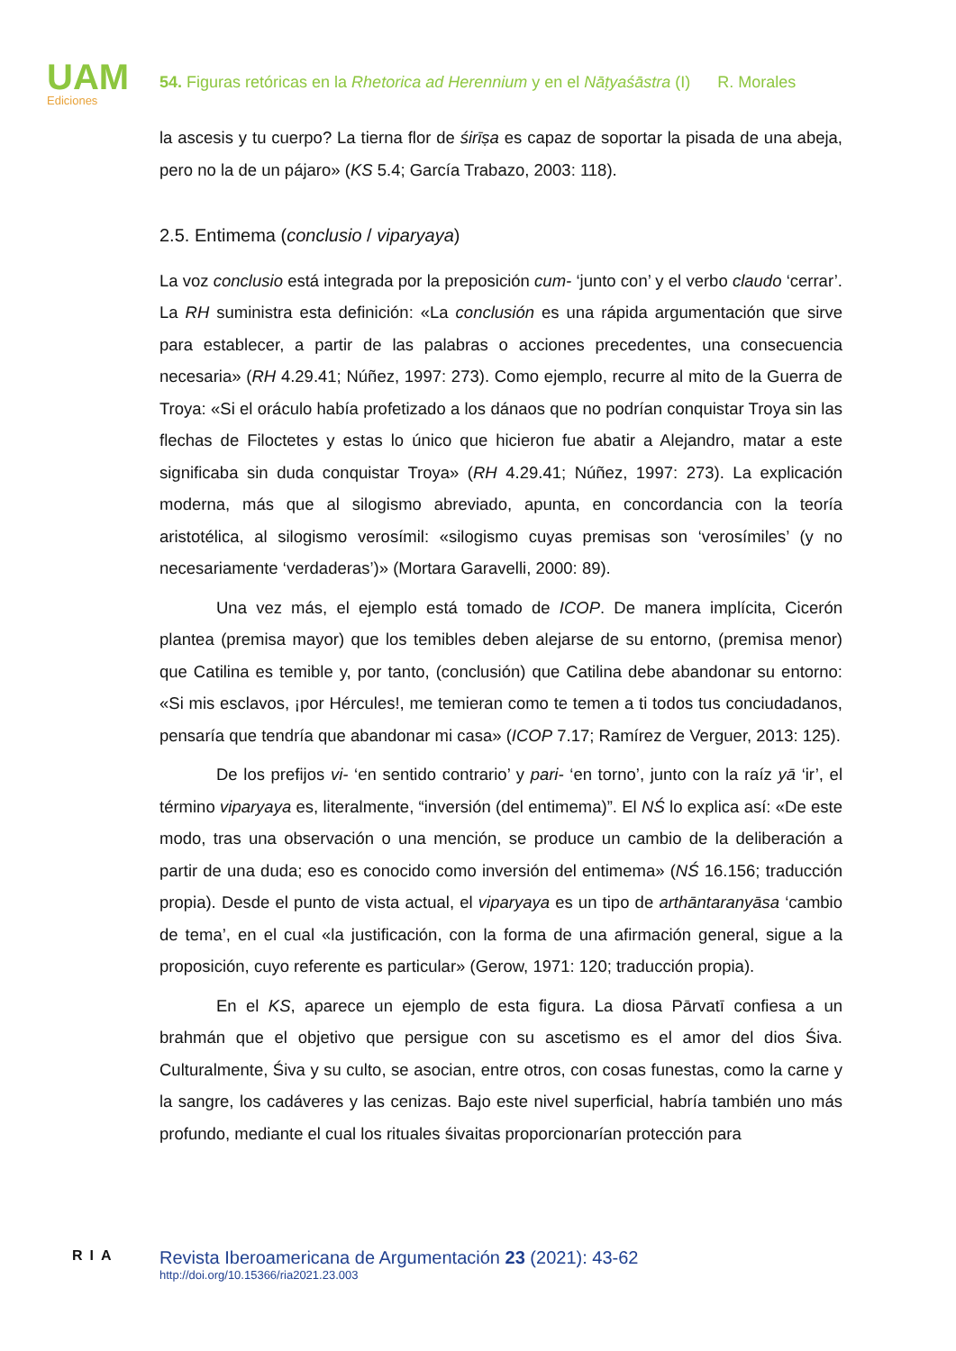UAM
Ediciones
54. Figuras retóricas en la Rhetorica ad Herennium y en el Nāṭyaśāstra (I) R. Morales
la ascesis y tu cuerpo? La tierna flor de śirīṣa es capaz de soportar la pisada de una abeja, pero no la de un pájaro» (KS 5.4; García Trabazo, 2003: 118).
2.5. Entimema (conclusio / viparyaya)
La voz conclusio está integrada por la preposición cum- ‘junto con’ y el verbo claudo ‘cerrar’. La RH suministra esta definición: «La conclusión es una rápida argumentación que sirve para establecer, a partir de las palabras o acciones precedentes, una consecuencia necesaria» (RH 4.29.41; Núñez, 1997: 273). Como ejemplo, recurre al mito de la Guerra de Troya: «Si el oráculo había profetizado a los dánaos que no podrían conquistar Troya sin las flechas de Filoctetes y estas lo único que hicieron fue abatir a Alejandro, matar a este significaba sin duda conquistar Troya» (RH 4.29.41; Núñez, 1997: 273). La explicación moderna, más que al silogismo abreviado, apunta, en concordancia con la teoría aristotélica, al silogismo verosímil: «silogismo cuyas premisas son ‘verosímiles’ (y no necesariamente ‘verdaderas’)» (Mortara Garavelli, 2000: 89).
Una vez más, el ejemplo está tomado de ICOP. De manera implícita, Cicerón plantea (premisa mayor) que los temibles deben alejarse de su entorno, (premisa menor) que Catilina es temible y, por tanto, (conclusión) que Catilina debe abandonar su entorno: «Si mis esclavos, ¡por Hércules!, me temieran como te temen a ti todos tus conciudadanos, pensaría que tendría que abandonar mi casa» (ICOP 7.17; Ramírez de Verguer, 2013: 125).
De los prefijos vi- ‘en sentido contrario’ y pari- ‘en torno’, junto con la raíz yā ‘ir’, el término viparyaya es, literalmente, “inversión (del entimema)”. El NŚ lo explica así: «De este modo, tras una observación o una mención, se produce un cambio de la deliberación a partir de una duda; eso es conocido como inversión del entimema» (NŚ 16.156; traducción propia). Desde el punto de vista actual, el viparyaya es un tipo de arthāntaranyāsa ‘cambio de tema’, en el cual «la justificación, con la forma de una afirmación general, sigue a la proposición, cuyo referente es particular» (Gerow, 1971: 120; traducción propia).
En el KS, aparece un ejemplo de esta figura. La diosa Pārvatī confiesa a un brahmán que el objetivo que persigue con su ascetismo es el amor del dios Śiva. Culturalmente, Śiva y su culto, se asocian, entre otros, con cosas funestas, como la carne y la sangre, los cadáveres y las cenizas. Bajo este nivel superficial, habría también uno más profundo, mediante el cual los rituales śivaitas proporcionarían protección para
RIA
Revista Iberoamericana de Argumentación 23 (2021): 43-62
http://doi.org/10.15366/ria2021.23.003